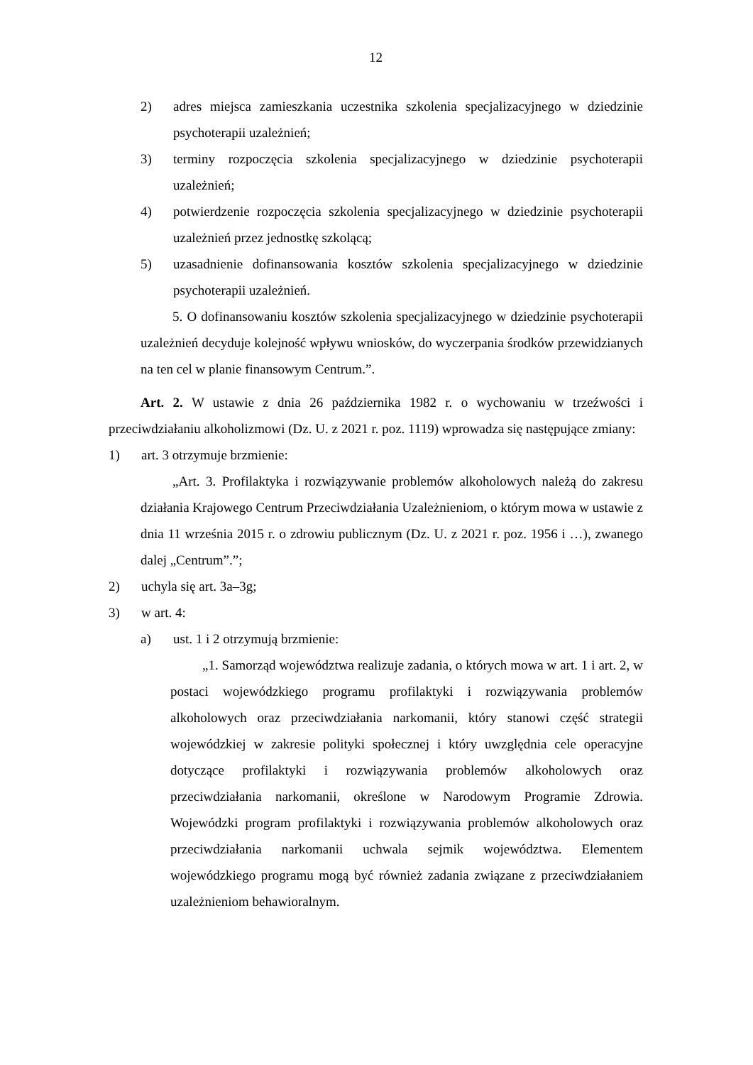12
2) adres miejsca zamieszkania uczestnika szkolenia specjalizacyjnego w dziedzinie psychoterapii uzależnień;
3) terminy rozpoczęcia szkolenia specjalizacyjnego w dziedzinie psychoterapii uzależnień;
4) potwierdzenie rozpoczęcia szkolenia specjalizacyjnego w dziedzinie psychoterapii uzależnień przez jednostkę szkolącą;
5) uzasadnienie dofinansowania kosztów szkolenia specjalizacyjnego w dziedzinie psychoterapii uzależnień.
5. O dofinansowaniu kosztów szkolenia specjalizacyjnego w dziedzinie psychoterapii uzależnień decyduje kolejność wpływu wniosków, do wyczerpania środków przewidzianych na ten cel w planie finansowym Centrum.”.
Art. 2. W ustawie z dnia 26 października 1982 r. o wychowaniu w trzeźwości i przeciwdziałaniu alkoholizmowi (Dz. U. z 2021 r. poz. 1119) wprowadza się następujące zmiany:
1) art. 3 otrzymuje brzmienie:
„Art. 3. Profilaktyka i rozwiązywanie problemów alkoholowych należą do zakresu działania Krajowego Centrum Przeciwdziałania Uzależnieniom, o którym mowa w ustawie z dnia 11 września 2015 r. o zdrowiu publicznym (Dz. U. z 2021 r. poz. 1956 i …), zwanego dalej „Centrum”.”;
2) uchyla się art. 3a–3g;
3) w art. 4:
a) ust. 1 i 2 otrzymują brzmienie:
„1. Samorząd województwa realizuje zadania, o których mowa w art. 1 i art. 2, w postaci wojewódzkiego programu profilaktyki i rozwiązywania problemów alkoholowych oraz przeciwdziałania narkomanii, który stanowi część strategii wojewódzkiej w zakresie polityki społecznej i który uwzględnia cele operacyjne dotyczące profilaktyki i rozwiązywania problemów alkoholowych oraz przeciwdziałania narkomanii, określone w Narodowym Programie Zdrowia. Wojewódzki program profilaktyki i rozwiązywania problemów alkoholowych oraz przeciwdziałania narkomanii uchwala sejmik województwa. Elementem wojewódzkiego programu mogą być również zadania związane z przeciwdziałaniem uzależnieniom behawioralnym.